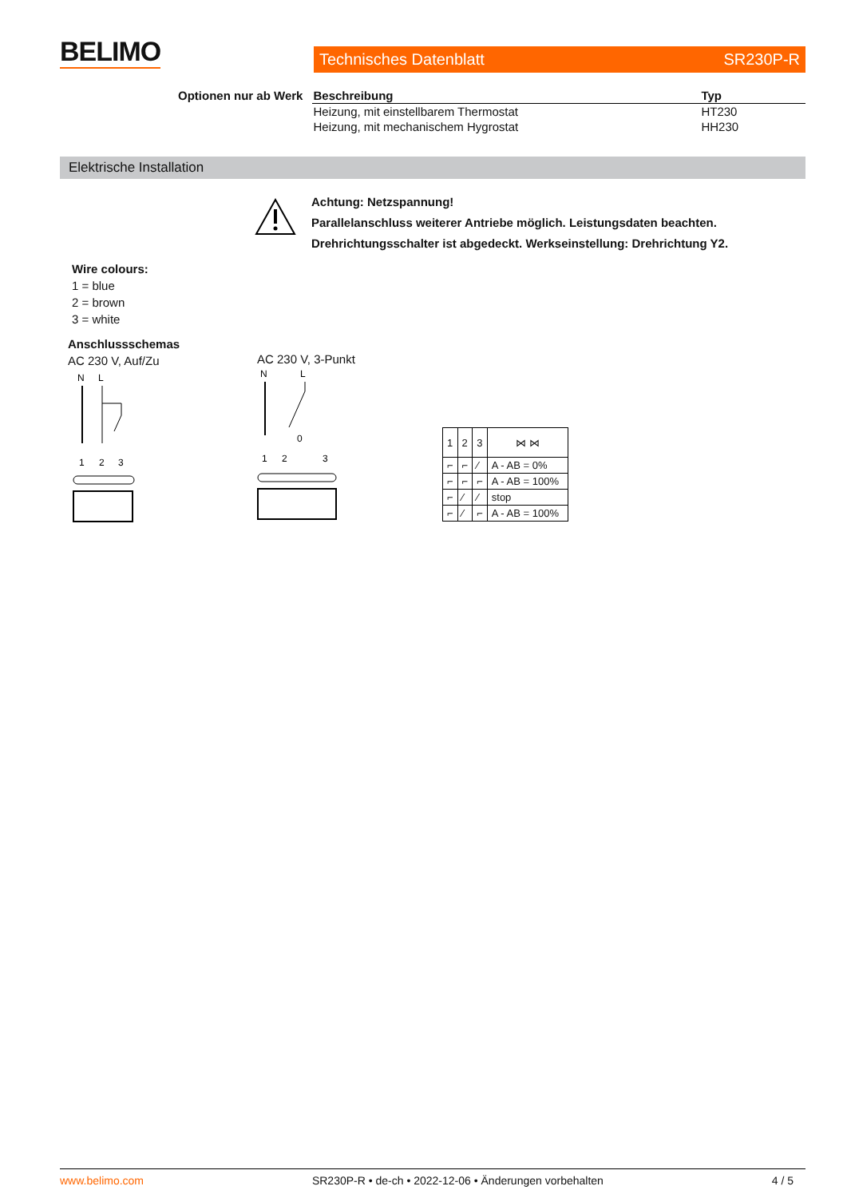BELIMO Technisches Datenblatt SR230P-R
| Optionen nur ab Werk | Beschreibung | Typ |
| --- | --- | --- |
| | Heizung, mit einstellbarem Thermostat | HT230 |
| | Heizung, mit mechanischem Hygrostat | HH230 |
Elektrische Installation
Achtung: Netzspannung!
Parallelanschluss weiterer Antriebe möglich. Leistungsdaten beachten.
Drehrichtungsschalter ist abgedeckt. Werkseinstellung: Drehrichtung Y2.
Wire colours:
1 = blue
2 = brown
3 = white
Anschlussschemas
AC 230 V, Auf/Zu
AC 230 V, 3-Punkt
N
L
1
2
3
N
L
0
1
2
3
| 1 | 2 | 3 | ⋈ ⋈ |
| ⌐ | ⌐ | ⁄ | A - AB = 0% |
| ⌐ | ⌐ | ⌐ | A - AB = 100% |
| ⌐ | ⁄ | ⁄ | stop |
| ⌐ | ⁄ | ⌐ | A - AB = 100% |
www.belimo.com SR230P-R • de-ch • 2022-12-06 • Änderungen vorbehalten 4 / 5